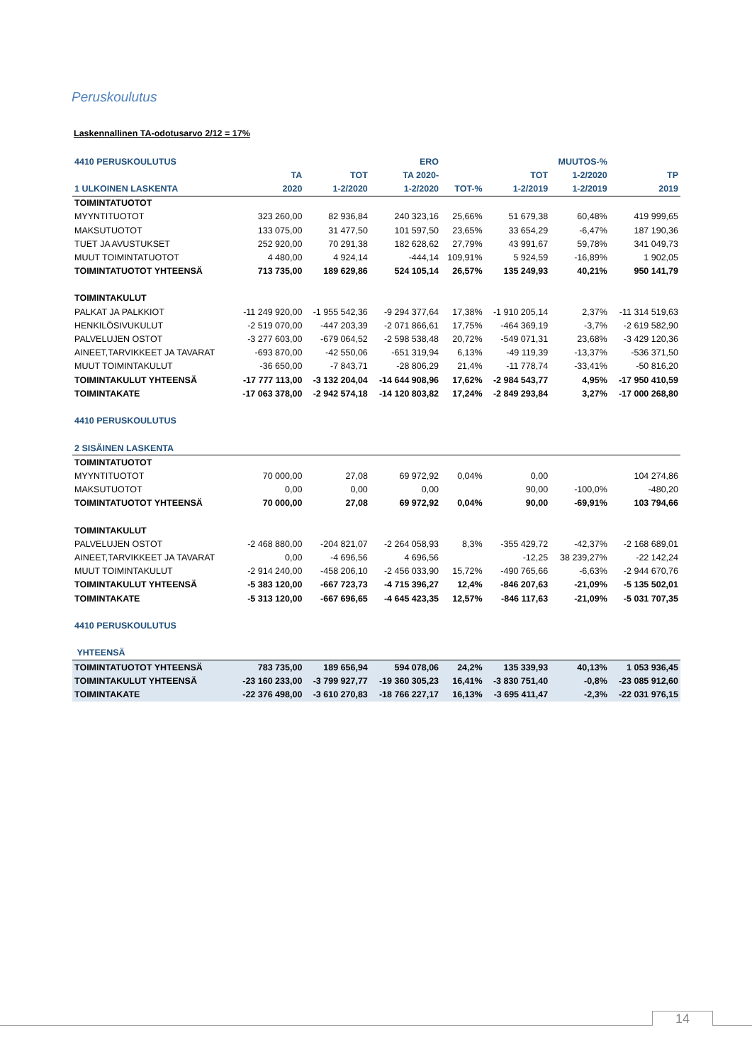Peruskoulutus
Laskennallinen TA-odotusarvo 2/12 = 17%
| 4410 PERUSKOULUTUS | | | ERO | | | MUUTOS-% | |
| --- | --- | --- | --- | --- | --- | --- | --- |
| | TA | TOT | TA 2020- | | TOT | 1-2/2020 | TP |
| 1 ULKOINEN LASKENTA | 2020 | 1-2/2020 | 1-2/2020 | TOT-% | 1-2/2019 | 1-2/2019 | 2019 |
| TOIMINTATUOTOT | | | | | | | |
| MYYNTITUOTOT | 323 260,00 | 82 936,84 | 240 323,16 | 25,66% | 51 679,38 | 60,48% | 419 999,65 |
| MAKSUTUOTOT | 133 075,00 | 31 477,50 | 101 597,50 | 23,65% | 33 654,29 | -6,47% | 187 190,36 |
| TUET JA AVUSTUKSET | 252 920,00 | 70 291,38 | 182 628,62 | 27,79% | 43 991,67 | 59,78% | 341 049,73 |
| MUUT TOIMINTATUOTOT | 4 480,00 | 4 924,14 | -444,14 | 109,91% | 5 924,59 | -16,89% | 1 902,05 |
| TOIMINTATUOTOT YHTEENSÄ | 713 735,00 | 189 629,86 | 524 105,14 | 26,57% | 135 249,93 | 40,21% | 950 141,79 |
| TOIMINTAKULUT | | | | | | | |
| PALKAT JA PALKKIOT | -11 249 920,00 | -1 955 542,36 | -9 294 377,64 | 17,38% | -1 910 205,14 | 2,37% | -11 314 519,63 |
| HENKILÖSIVUKULUT | -2 519 070,00 | -447 203,39 | -2 071 866,61 | 17,75% | -464 369,19 | -3,7% | -2 619 582,90 |
| PALVELUJEN OSTOT | -3 277 603,00 | -679 064,52 | -2 598 538,48 | 20,72% | -549 071,31 | 23,68% | -3 429 120,36 |
| AINEET,TARVIKKEET JA TAVARAT | -693 870,00 | -42 550,06 | -651 319,94 | 6,13% | -49 119,39 | -13,37% | -536 371,50 |
| MUUT TOIMINTAKULUT | -36 650,00 | -7 843,71 | -28 806,29 | 21,4% | -11 778,74 | -33,41% | -50 816,20 |
| TOIMINTAKULUT YHTEENSÄ | -17 777 113,00 | -3 132 204,04 | -14 644 908,96 | 17,62% | -2 984 543,77 | 4,95% | -17 950 410,59 |
| TOIMINTAKATE | -17 063 378,00 | -2 942 574,18 | -14 120 803,82 | 17,24% | -2 849 293,84 | 3,27% | -17 000 268,80 |
| 4410 PERUSKOULUTUS | | | | | | | |
| 2 SISÄINEN LASKENTA | | | | | | | |
| TOIMINTATUOTOT | | | | | | | |
| MYYNTITUOTOT | 70 000,00 | 27,08 | 69 972,92 | 0,04% | 0,00 | | 104 274,86 |
| MAKSUTUOTOT | 0,00 | 0,00 | 0,00 | | 90,00 | -100,0% | -480,20 |
| TOIMINTATUOTOT YHTEENSÄ | 70 000,00 | 27,08 | 69 972,92 | 0,04% | 90,00 | -69,91% | 103 794,66 |
| TOIMINTAKULUT | | | | | | | |
| PALVELUJEN OSTOT | -2 468 880,00 | -204 821,07 | -2 264 058,93 | 8,3% | -355 429,72 | -42,37% | -2 168 689,01 |
| AINEET,TARVIKKEET JA TAVARAT | 0,00 | -4 696,56 | 4 696,56 | | -12,25 | 38 239,27% | -22 142,24 |
| MUUT TOIMINTAKULUT | -2 914 240,00 | -458 206,10 | -2 456 033,90 | 15,72% | -490 765,66 | -6,63% | -2 944 670,76 |
| TOIMINTAKULUT YHTEENSÄ | -5 383 120,00 | -667 723,73 | -4 715 396,27 | 12,4% | -846 207,63 | -21,09% | -5 135 502,01 |
| TOIMINTAKATE | -5 313 120,00 | -667 696,65 | -4 645 423,35 | 12,57% | -846 117,63 | -21,09% | -5 031 707,35 |
| 4410 PERUSKOULUTUS | | | | | | | |
| YHTEENSÄ | | | | | | | |
| TOIMINTATUOTOT YHTEENSÄ | 783 735,00 | 189 656,94 | 594 078,06 | 24,2% | 135 339,93 | 40,13% | 1 053 936,45 |
| TOIMINTAKULUT YHTEENSÄ | -23 160 233,00 | -3 799 927,77 | -19 360 305,23 | 16,41% | -3 830 751,40 | -0,8% | -23 085 912,60 |
| TOIMINTAKATE | -22 376 498,00 | -3 610 270,83 | -18 766 227,17 | 16,13% | -3 695 411,47 | -2,3% | -22 031 976,15 |
14